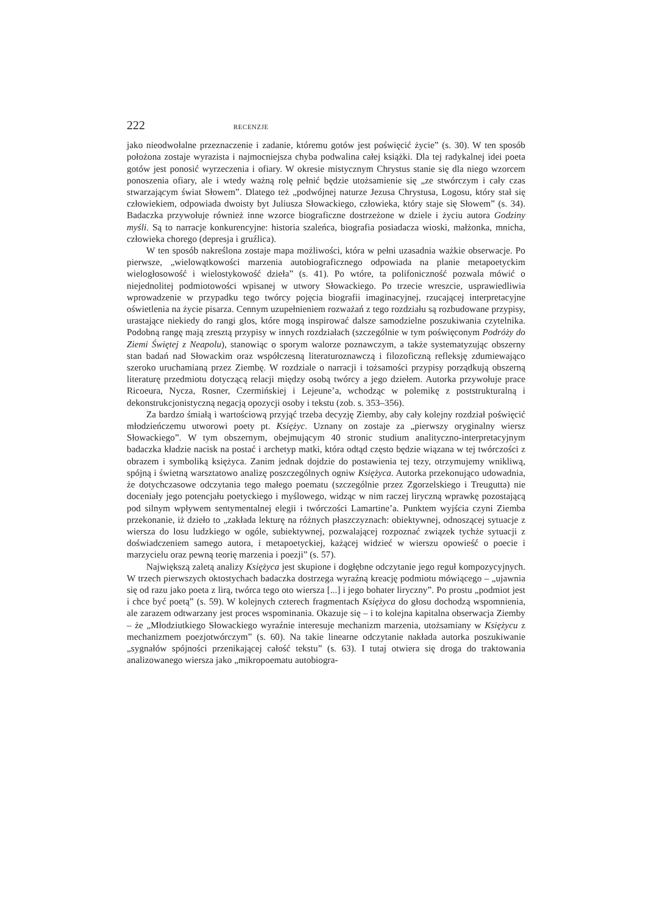222 RECENZJE
jako nieodwołalne przeznaczenie i zadanie, któremu gotów jest poświęcić życie” (s. 30). W ten sposób położona zostaje wyrazista i najmocniejsza chyba podwalina całej książki. Dla tej radykalnej idei poeta gotów jest ponosić wyrzeczenia i ofiary. W okresie mistycznym Chrystus stanie się dla niego wzorcem ponoszenia ofiary, ale i wtedy ważną rolę pełnić będzie utożsamienie się „ze stwórczym i cały czas stwarzającym świat Słowem”. Dlatego też „podwójnej naturze Jezusa Chrystusa, Logosu, który stał się człowiekiem, odpowiada dwoisty byt Juliusza Słowackiego, człowieka, który staje się Słowem” (s. 34). Badaczka przywołuje również inne wzorce biograficzne dostrzeżone w dziele i życiu autora Godziny myśli. Są to narracje konkurencyjne: historia szaleńca, biografia posiadacza wioski, małżonka, mnicha, człowieka chorego (depresja i gruźlica).
W ten sposób nakreślona zostaje mapa możliwości, która w pełni uzasadnia ważkie obserwacje. Po pierwsze, „wielowątkowości marzenia autobiograficznego odpowiada na planie metapoetyckim wielogłosowość i wielostykowość dzieła” (s. 41). Po wtóre, ta polifoniczność pozwala mówić o niejednolitej podmiotowości wpisanej w utwory Słowackiego. Po trzecie wreszcie, usprawiedliwia wprowadzenie w przypadku tego twórcy pojęcia biografii imaginacyjnej, rzucającej interpretacyjne oświetlenia na życie pisarza. Cennym uzupełnieniem rozważań z tego rozdziału są rozbudowane przypisy, urastające niekiedy do rangi glos, które mogą inspirować dalsze samodzielne poszukiwania czytelnika. Podobną rangę mają zresztą przypisy w innych rozdziałach (szczególnie w tym poświęconym Podróży do Ziemi Świętej z Neapolu), stanowiąc o sporym walorze poznawczym, a także systematyzując obszerny stan badań nad Słowackim oraz współczesną literaturoznawczą i filozoficzną refleksję zdumiewająco szeroko uruchamianą przez Ziembę. W rozdziale o narracji i tożsamości przypisy porządkują obszerną literaturę przedmiotu dotyczącą relacji między osobą twórcy a jego dziełem. Autorka przywołuje prace Ricoeura, Nycza, Rosner, Czermińskiej i Lejeune’a, wchodząc w polemikę z poststrukturalną i dekonstrukcjonistyczną negacją opozycji osoby i tekstu (zob. s. 353–356).
Za bardzo śmiałą i wartościową przyjąć trzeba decyzję Ziemby, aby cały kolejny rozdział poświęcić młodzieńczemu utworowi poety pt. Księżyc. Uznany on zostaje za „pierwszy oryginalny wiersz Słowackiego”. W tym obszernym, obejmującym 40 stronic studium analityczno-interpretacyjnym badaczka kładzie nacisk na postać i archetyp matki, która odtąd często będzie wiązana w tej twórczości z obrazem i symboliką księżyca. Zanim jednak dojdzie do postawienia tej tezy, otrzymujemy wnikliwą, spójną i świetną warsztatowo analizę poszczególnych ogniw Księżyca. Autorka przekonująco udowadnia, że dotychczasowe odczytania tego małego poematu (szczególnie przez Zgorzelskiego i Treugutta) nie doceniały jego potencjału poetyckiego i myślowego, widząc w nim raczej liryczną wprawkę pozostającą pod silnym wpływem sentymentalnej elegii i twórczości Lamartine’a. Punktem wyjścia czyni Ziemba przekonanie, iż dzieło to „zakłada lekturę na różnych płaszczyznach: obiektywnej, odnoszącej sytuacje z wiersza do losu ludzkiego w ogóle, subiektywnej, pozwalającej rozpoznać związek tychże sytuacji z doświadczeniem samego autora, i metapoetyckiej, każącej widzieć w wierszu opowieść o poecie i marzycielu oraz pewną teorię marzenia i poezji” (s. 57).
Największą zaletą analizy Księżyca jest skupione i dogłębne odczytanie jego reguł kompozycyjnych. W trzech pierwszych oktostychach badaczka dostrzega wyraźną kreację podmiotu mówiącego – „ujawnia się od razu jako poeta z lirą, twórca tego oto wiersza [...] i jego bohater liryczny”. Po prostu „podmiot jest i chce być poetą” (s. 59). W kolejnych czterech fragmentach Księżyca do głosu dochodzą wspomnienia, ale zarazem odtwarzany jest proces wspominania. Okazuje się – i to kolejna kapitalna obserwacja Ziemby – że „Młodziutkiego Słowackiego wyraźnie interesuje mechanizm marzenia, utożsamiany w Księżycu z mechanizmem poezjotwórczym” (s. 60). Na takie linearne odczytanie nakłada autorka poszukiwanie „sygnałów spójności przenikającej całość tekstu” (s. 63). I tutaj otwiera się droga do traktowania analizowanego wiersza jako „mikropoematu autobiogra-